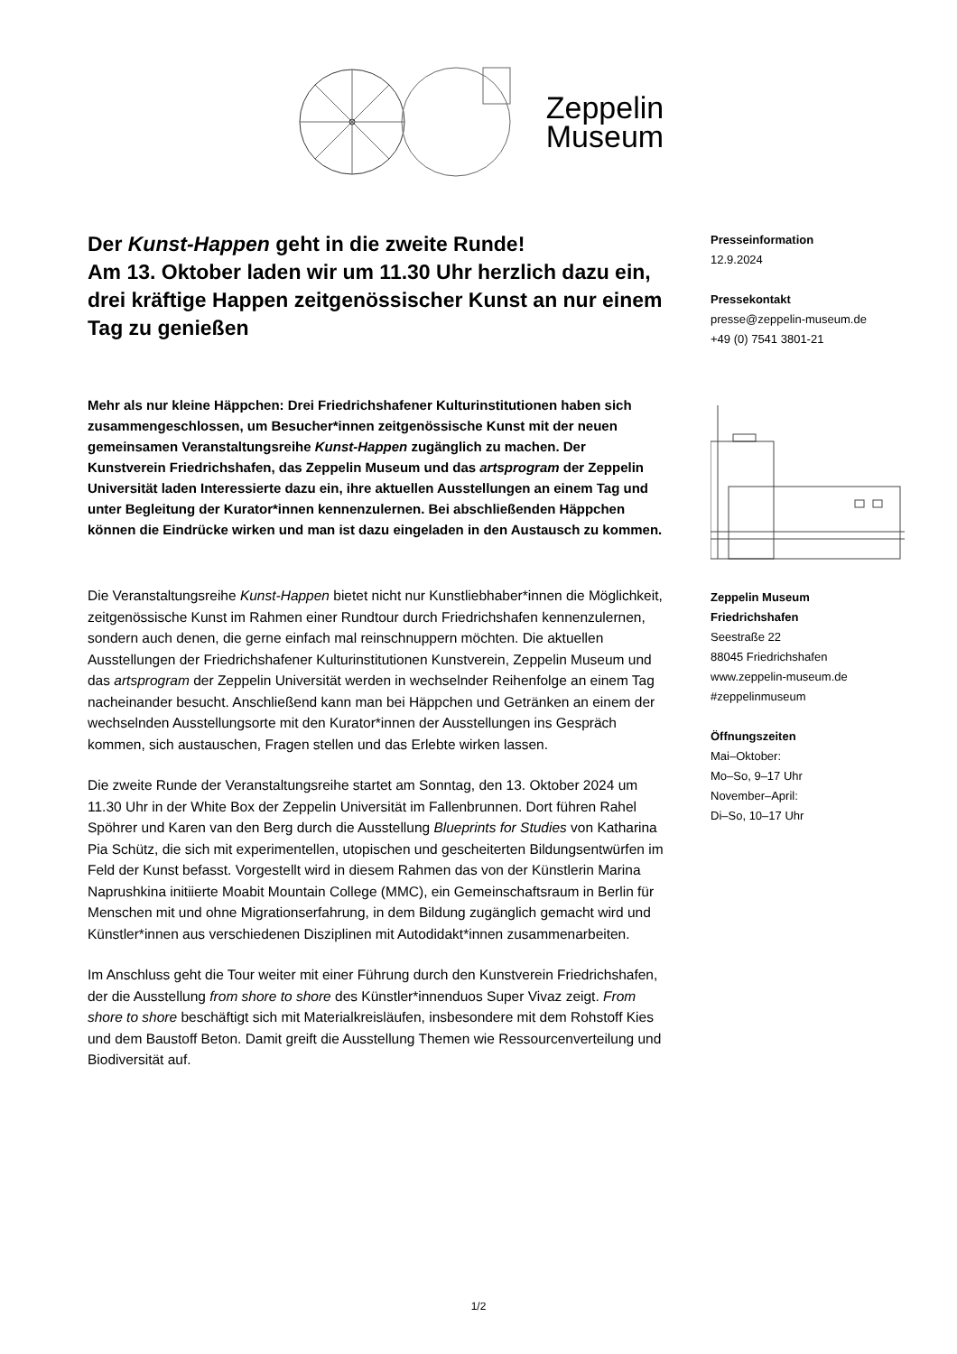Zeppelin
Museum
Der Kunst-Happen geht in die zweite Runde!
Am 13. Oktober laden wir um 11.30 Uhr herzlich dazu ein, drei kräftige Happen zeitgenössischer Kunst an nur einem Tag zu genießen
Mehr als nur kleine Häppchen: Drei Friedrichshafener Kulturinstitutionen haben sich zusammengeschlossen, um Besucher*innen zeitgenössische Kunst mit der neuen gemeinsamen Veranstaltungsreihe Kunst-Happen zugänglich zu machen. Der Kunstverein Friedrichshafen, das Zeppelin Museum und das artsprogram der Zeppelin Universität laden Interessierte dazu ein, ihre aktuellen Ausstellungen an einem Tag und unter Begleitung der Kurator*innen kennenzulernen. Bei abschließenden Häppchen können die Eindrücke wirken und man ist dazu eingeladen in den Austausch zu kommen.
Die Veranstaltungsreihe Kunst-Happen bietet nicht nur Kunstliebhaber*innen die Möglichkeit, zeitgenössische Kunst im Rahmen einer Rundtour durch Friedrichshafen kennenzulernen, sondern auch denen, die gerne einfach mal reinschnuppern möchten. Die aktuellen Ausstellungen der Friedrichshafener Kulturinstitutionen Kunstverein, Zeppelin Museum und das artsprogram der Zeppelin Universität werden in wechselnder Reihenfolge an einem Tag nacheinander besucht. Anschließend kann man bei Häppchen und Getränken an einem der wechselnden Ausstellungsorte mit den Kurator*innen der Ausstellungen ins Gespräch kommen, sich austauschen, Fragen stellen und das Erlebte wirken lassen.
Die zweite Runde der Veranstaltungsreihe startet am Sonntag, den 13. Oktober 2024 um 11.30 Uhr in der White Box der Zeppelin Universität im Fallenbrunnen. Dort führen Rahel Spöhrer und Karen van den Berg durch die Ausstellung Blueprints for Studies von Katharina Pia Schütz, die sich mit experimentellen, utopischen und gescheiterten Bildungsentwürfen im Feld der Kunst befasst. Vorgestellt wird in diesem Rahmen das von der Künstlerin Marina Naprushkina initiierte Moabit Mountain College (MMC), ein Gemeinschaftsraum in Berlin für Menschen mit und ohne Migrationserfahrung, in dem Bildung zugänglich gemacht wird und Künstler*innen aus verschiedenen Disziplinen mit Autodidakt*innen zusammenarbeiten.
Im Anschluss geht die Tour weiter mit einer Führung durch den Kunstverein Friedrichshafen, der die Ausstellung from shore to shore des Künstler*innenduos Super Vivaz zeigt. From shore to shore beschäftigt sich mit Materialkreisläufen, insbesondere mit dem Rohstoff Kies und dem Baustoff Beton. Damit greift die Ausstellung Themen wie Ressourcenverteilung und Biodiversität auf.
Presseinformation
12.9.2024
Pressekontakt
presse@zeppelin-museum.de
+49 (0) 7541 3801-21
Zeppelin Museum
Friedrichshafen
Seestraße 22
88045 Friedrichshafen
www.zeppelin-museum.de
#zeppelinmuseum
Öffnungszeiten
Mai–Oktober:
Mo–So, 9–17 Uhr
November–April:
Di–So, 10–17 Uhr
1/2